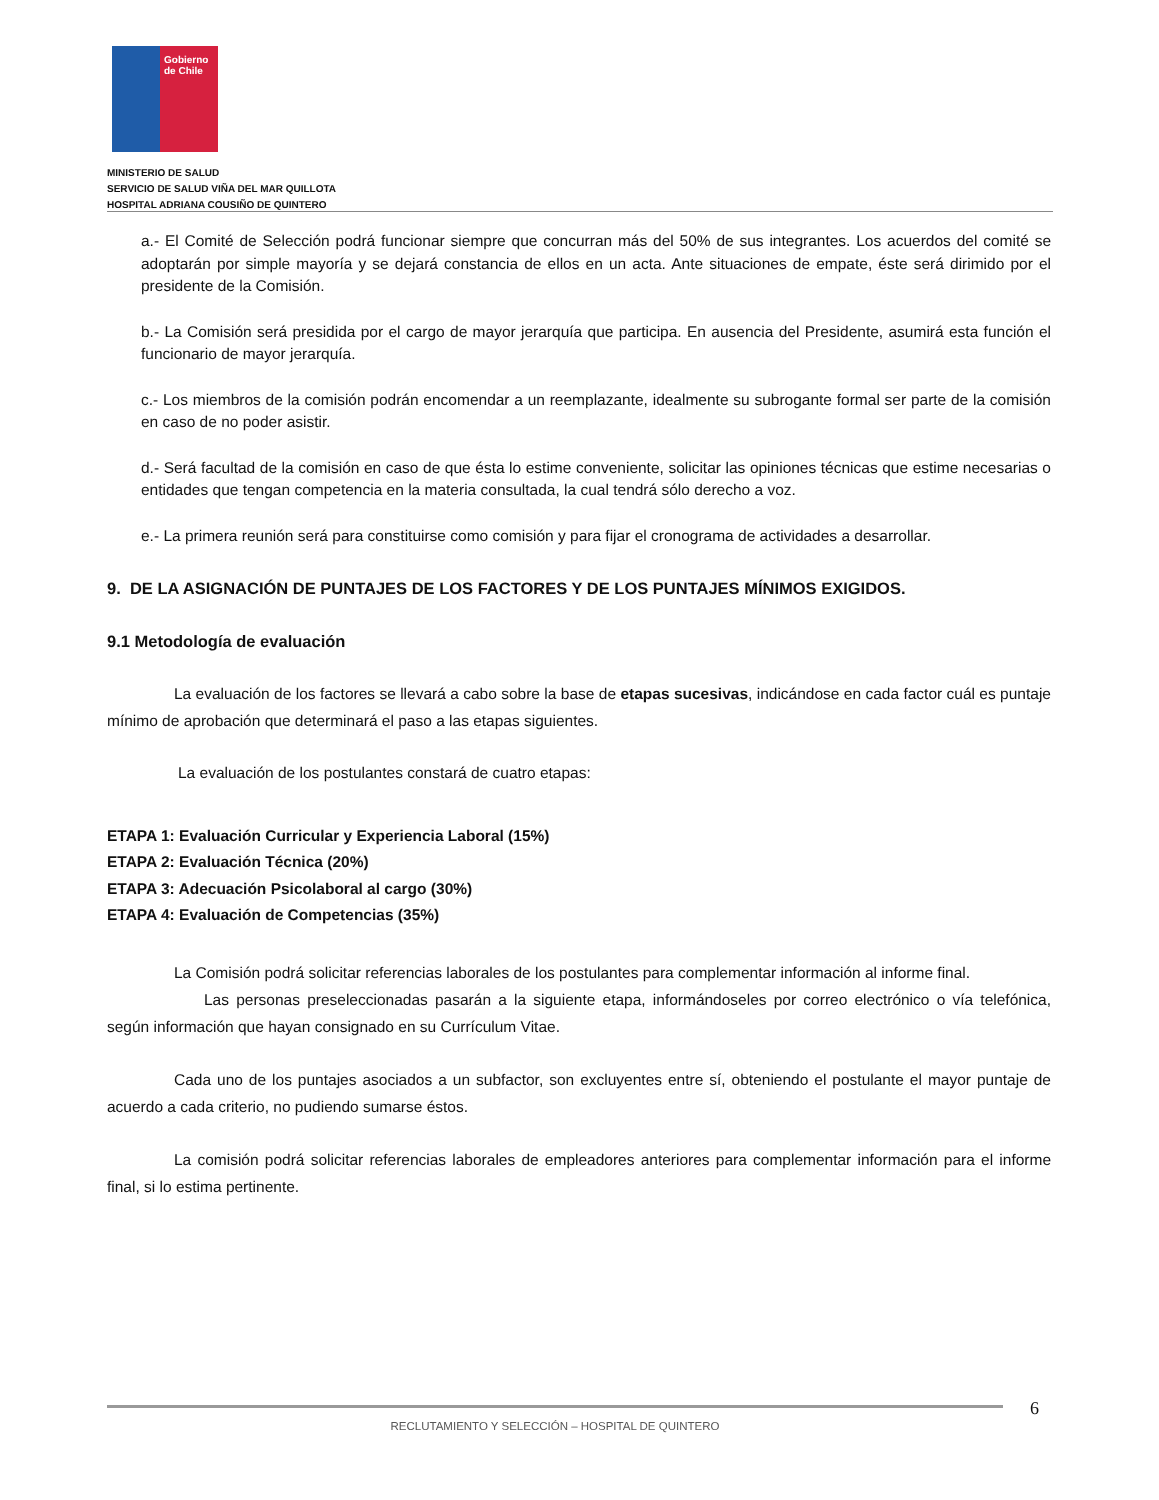Gobierno de Chile
MINISTERIO DE SALUD
SERVICIO DE SALUD VIÑA DEL MAR QUILLOTA
HOSPITAL ADRIANA COUSIÑO DE QUINTERO
a.- El Comité de Selección podrá funcionar siempre que concurran más del 50% de sus integrantes. Los acuerdos del comité se adoptarán por simple mayoría y se dejará constancia de ellos en un acta. Ante situaciones de empate, éste será dirimido por el presidente de la Comisión.
b.- La Comisión será presidida por el cargo de mayor jerarquía que participa. En ausencia del Presidente, asumirá esta función el funcionario de mayor jerarquía.
c.- Los miembros de la comisión podrán encomendar a un reemplazante, idealmente su subrogante formal ser parte de la comisión en caso de no poder asistir.
d.- Será facultad de la comisión en caso de que ésta lo estime conveniente, solicitar las opiniones técnicas que estime necesarias o entidades que tengan competencia en la materia consultada, la cual tendrá sólo derecho a voz.
e.- La primera reunión será para constituirse como comisión y para fijar el cronograma de actividades a desarrollar.
9. DE LA ASIGNACIÓN DE PUNTAJES DE LOS FACTORES Y DE LOS PUNTAJES MÍNIMOS EXIGIDOS.
9.1 Metodología de evaluación
La evaluación de los factores se llevará a cabo sobre la base de etapas sucesivas, indicándose en cada factor cuál es puntaje mínimo de aprobación que determinará el paso a las etapas siguientes.
La evaluación de los postulantes constará de cuatro etapas:
ETAPA 1: Evaluación Curricular y Experiencia Laboral (15%)
ETAPA 2: Evaluación Técnica (20%)
ETAPA 3: Adecuación Psicolaboral al cargo (30%)
ETAPA 4: Evaluación de Competencias (35%)
La Comisión podrá solicitar referencias laborales de los postulantes para complementar información al informe final.
Las personas preseleccionadas pasarán a la siguiente etapa, informándoseles por correo electrónico o vía telefónica, según información que hayan consignado en su Currículum Vitae.
Cada uno de los puntajes asociados a un subfactor, son excluyentes entre sí, obteniendo el postulante el mayor puntaje de acuerdo a cada criterio, no pudiendo sumarse éstos.
La comisión podrá solicitar referencias laborales de empleadores anteriores para complementar información para el informe final, si lo estima pertinente.
6
RECLUTAMIENTO Y SELECCIÓN – HOSPITAL DE QUINTERO